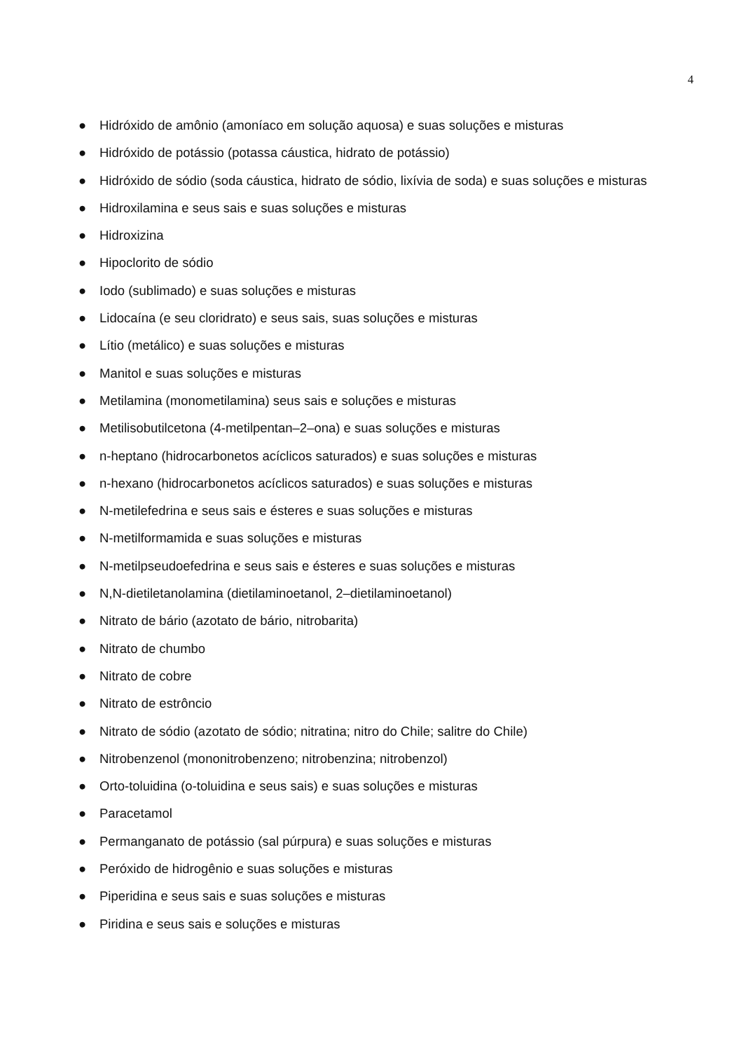4
● Hidróxido de amônio (amoníaco em solução aquosa) e suas soluções e misturas
● Hidróxido de potássio (potassa cáustica, hidrato de potássio)
● Hidróxido de sódio (soda cáustica, hidrato de sódio, lixívia de soda) e suas soluções e misturas
● Hidroxilamina e seus sais e suas soluções e misturas
● Hidroxizina
● Hipoclorito de sódio
● Iodo (sublimado) e suas soluções e misturas
● Lidocaína (e seu cloridrato) e seus sais, suas soluções e misturas
● Lítio (metálico) e suas soluções e misturas
● Manitol e suas soluções e misturas
● Metilamina (monometilamina) seus sais e soluções e misturas
● Metilisobutilcetona (4-metilpentan–2–ona) e suas soluções e misturas
● n-heptano (hidrocarbonetos acíclicos saturados) e suas soluções e misturas
● n-hexano (hidrocarbonetos acíclicos saturados) e suas soluções e misturas
● N-metilefedrina e seus sais e ésteres e suas soluções e misturas
● N-metilformamida e suas soluções e misturas
● N-metilpseudoefedrina e seus sais e ésteres e suas soluções e misturas
● N,N-dietiletanolamina (dietilaminoetanol, 2–dietilaminoetanol)
● Nitrato de bário (azotato de bário, nitrobarita)
● Nitrato de chumbo
● Nitrato de cobre
● Nitrato de estrôncio
● Nitrato de sódio (azotato de sódio; nitratina; nitro do Chile; salitre do Chile)
● Nitrobenzenol (mononitrobenzeno; nitrobenzina; nitrobenzol)
● Orto-toluidina (o-toluidina e seus sais) e suas soluções e misturas
● Paracetamol
● Permanganato de potássio (sal púrpura) e suas soluções e misturas
● Peróxido de hidrogênio e suas soluções e misturas
● Piperidina e seus sais e suas soluções e misturas
● Piridina e seus sais e soluções e misturas